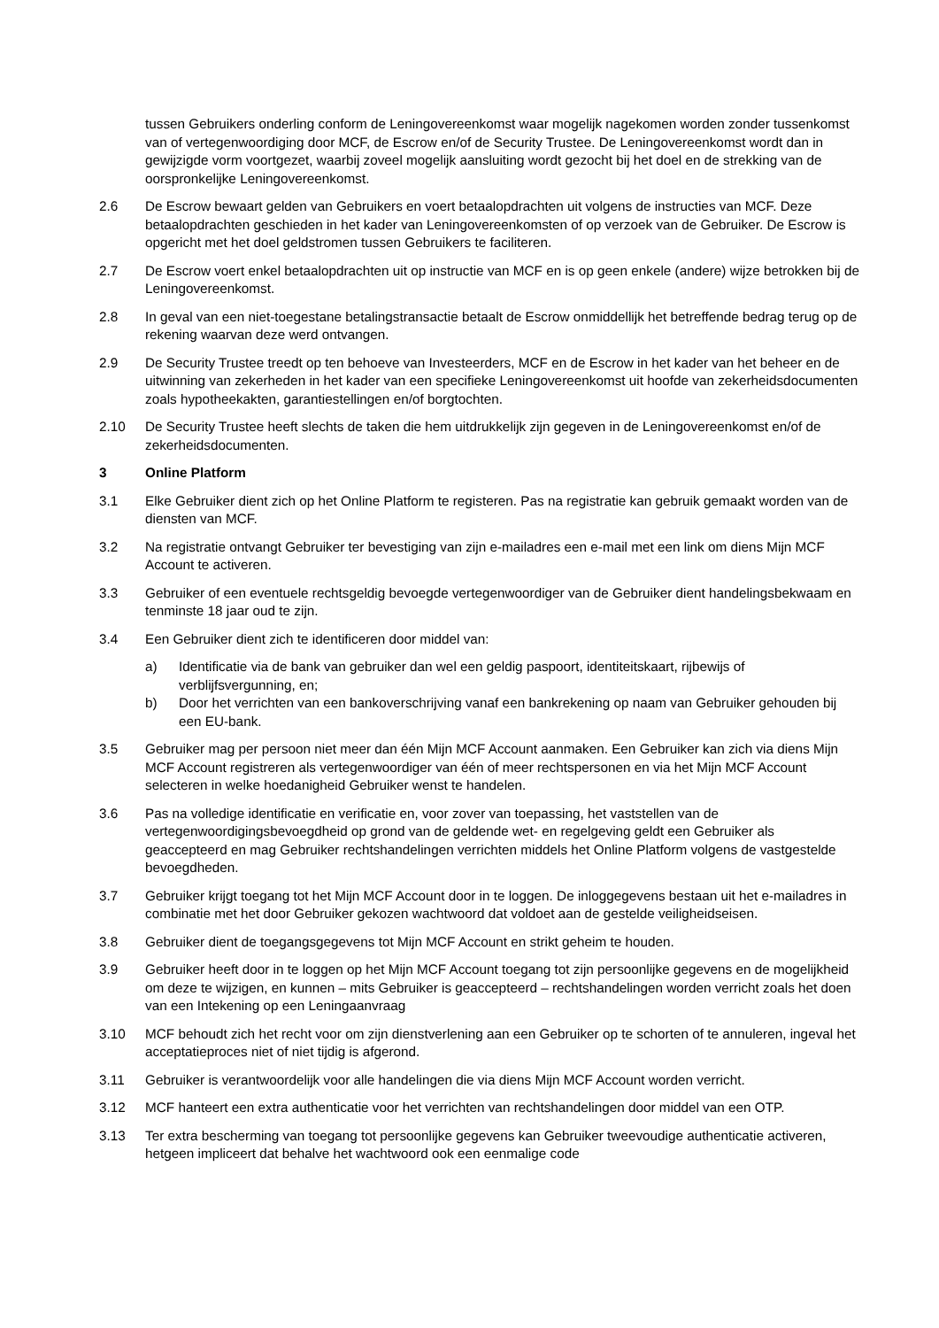tussen Gebruikers onderling conform de Leningovereenkomst waar mogelijk nagekomen worden zonder tussenkomst van of vertegenwoordiging door MCF, de Escrow en/of de Security Trustee. De Leningovereenkomst wordt dan in gewijzigde vorm voortgezet, waarbij zoveel mogelijk aansluiting wordt gezocht bij het doel en de strekking van de oorspronkelijke Leningovereenkomst.
2.6 De Escrow bewaart gelden van Gebruikers en voert betaalopdrachten uit volgens de instructies van MCF. Deze betaalopdrachten geschieden in het kader van Leningovereenkomsten of op verzoek van de Gebruiker. De Escrow is opgericht met het doel geldstromen tussen Gebruikers te faciliteren.
2.7 De Escrow voert enkel betaalopdrachten uit op instructie van MCF en is op geen enkele (andere) wijze betrokken bij de Leningovereenkomst.
2.8 In geval van een niet-toegestane betalingstransactie betaalt de Escrow onmiddellijk het betreffende bedrag terug op de rekening waarvan deze werd ontvangen.
2.9 De Security Trustee treedt op ten behoeve van Investeerders, MCF en de Escrow in het kader van het beheer en de uitwinning van zekerheden in het kader van een specifieke Leningovereenkomst uit hoofde van zekerheidsdocumenten zoals hypotheekakten, garantiestellingen en/of borgtochten.
2.10 De Security Trustee heeft slechts de taken die hem uitdrukkelijk zijn gegeven in de Leningovereenkomst en/of de zekerheidsdocumenten.
3 Online Platform
3.1 Elke Gebruiker dient zich op het Online Platform te registeren. Pas na registratie kan gebruik gemaakt worden van de diensten van MCF.
3.2 Na registratie ontvangt Gebruiker ter bevestiging van zijn e-mailadres een e-mail met een link om diens Mijn MCF Account te activeren.
3.3 Gebruiker of een eventuele rechtsgeldig bevoegde vertegenwoordiger van de Gebruiker dient handelingsbekwaam en tenminste 18 jaar oud te zijn.
3.4 Een Gebruiker dient zich te identificeren door middel van:
a) Identificatie via de bank van gebruiker dan wel een geldig paspoort, identiteitskaart, rijbewijs of verblijfsvergunning, en;
b) Door het verrichten van een bankoverschrijving vanaf een bankrekening op naam van Gebruiker gehouden bij een EU-bank.
3.5 Gebruiker mag per persoon niet meer dan één Mijn MCF Account aanmaken. Een Gebruiker kan zich via diens Mijn MCF Account registreren als vertegenwoordiger van één of meer rechtspersonen en via het Mijn MCF Account selecteren in welke hoedanigheid Gebruiker wenst te handelen.
3.6 Pas na volledige identificatie en verificatie en, voor zover van toepassing, het vaststellen van de vertegenwoordigingsbevoegdheid op grond van de geldende wet- en regelgeving geldt een Gebruiker als geaccepteerd en mag Gebruiker rechtshandelingen verrichten middels het Online Platform volgens de vastgestelde bevoegdheden.
3.7 Gebruiker krijgt toegang tot het Mijn MCF Account door in te loggen. De inloggegevens bestaan uit het e-mailadres in combinatie met het door Gebruiker gekozen wachtwoord dat voldoet aan de gestelde veiligheidseisen.
3.8 Gebruiker dient de toegangsgegevens tot Mijn MCF Account en strikt geheim te houden.
3.9 Gebruiker heeft door in te loggen op het Mijn MCF Account toegang tot zijn persoonlijke gegevens en de mogelijkheid om deze te wijzigen, en kunnen – mits Gebruiker is geaccepteerd – rechtshandelingen worden verricht zoals het doen van een Intekening op een Leningaanvraag
3.10 MCF behoudt zich het recht voor om zijn dienstverlening aan een Gebruiker op te schorten of te annuleren, ingeval het acceptatieproces niet of niet tijdig is afgerond.
3.11 Gebruiker is verantwoordelijk voor alle handelingen die via diens Mijn MCF Account worden verricht.
3.12 MCF hanteert een extra authenticatie voor het verrichten van rechtshandelingen door middel van een OTP.
3.13 Ter extra bescherming van toegang tot persoonlijke gegevens kan Gebruiker tweevoudige authenticatie activeren, hetgeen impliceert dat behalve het wachtwoord ook een eenmalige code